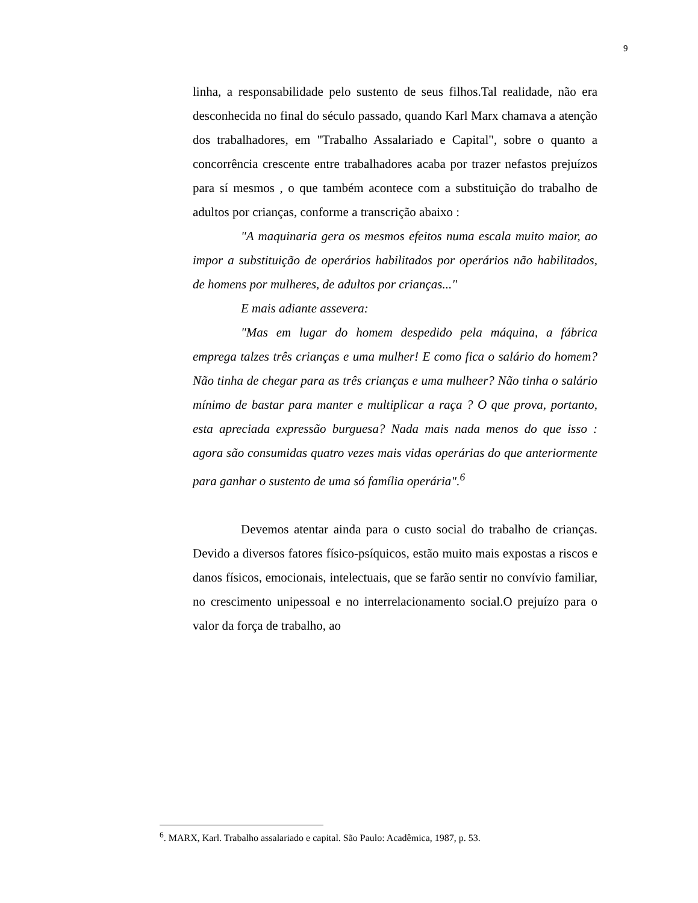9
linha, a responsabilidade pelo sustento de seus filhos.Tal realidade, não era desconhecida no final do século passado, quando Karl Marx chamava a atenção dos trabalhadores, em "Trabalho Assalariado e Capital", sobre o quanto a concorrência crescente entre trabalhadores acaba por trazer nefastos prejuízos para sí mesmos , o que também acontece com a substituição do trabalho de adultos por crianças, conforme a transcrição abaixo :
"A maquinaria gera os mesmos efeitos numa escala muito maior, ao impor a substituição de operários habilitados por operários não habilitados, de homens por mulheres, de adultos por crianças..."
E mais adiante assevera:
"Mas em lugar do homem despedido pela máquina, a fábrica emprega talzes três crianças e uma mulher! E como fica o salário do homem? Não tinha de chegar para as três crianças e uma mulheer? Não tinha o salário mínimo de bastar para manter e multiplicar a raça ? O que prova, portanto, esta apreciada expressão burguesa? Nada mais nada menos do que isso : agora são consumidas quatro vezes mais vidas operárias do que anteriormente para ganhar o sustento de uma só família operária".<sup>6</sup>
Devemos atentar ainda para o custo social do trabalho de crianças. Devido a diversos fatores físico-psíquicos, estão muito mais expostas a riscos e danos físicos, emocionais, intelectuais, que se farão sentir no convívio familiar, no crescimento unipessoal e no interrelacionamento social.O prejuízo para o valor da força de trabalho, ao
<sup>6</sup>. MARX, Karl. Trabalho assalariado e capital. São Paulo: Acadêmica, 1987, p. 53.